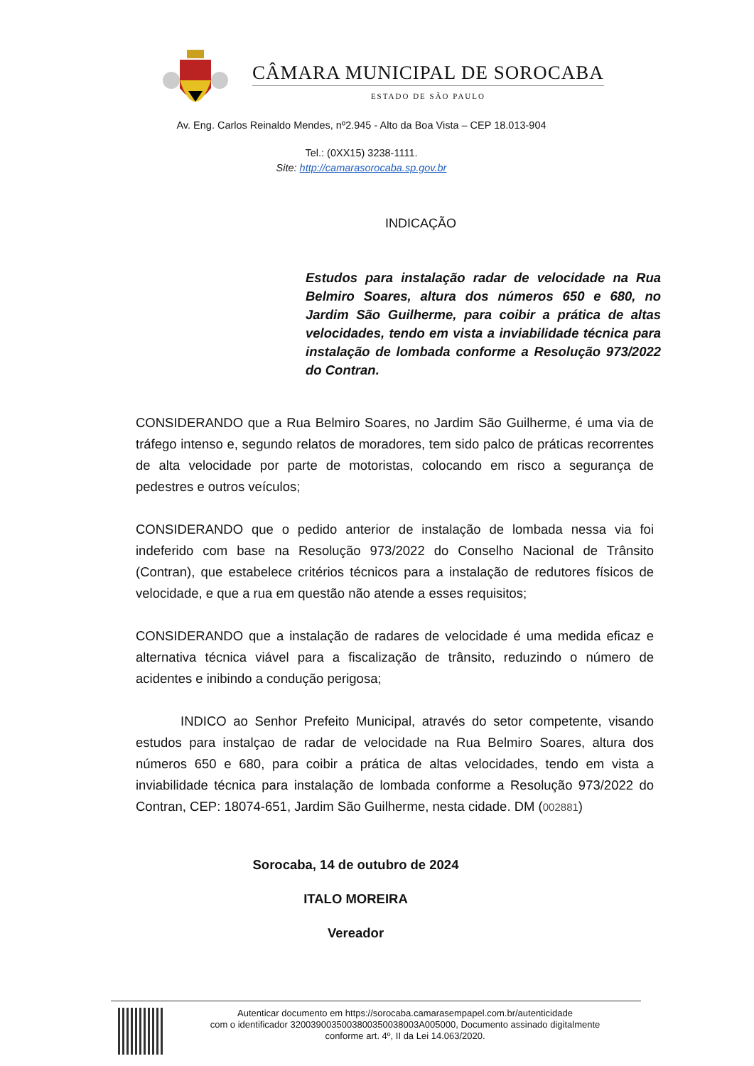CÂMARA MUNICIPAL DE SOROCABA
ESTADO DE SÃO PAULO
Av. Eng. Carlos Reinaldo Mendes, nº2.945 - Alto da Boa Vista – CEP 18.013-904
Tel.: (0XX15) 3238-1111.
Site: http://camarasorocaba.sp.gov.br
INDICAÇÃO
Estudos para instalação radar de velocidade na Rua Belmiro Soares, altura dos números 650 e 680, no Jardim São Guilherme, para coibir a prática de altas velocidades, tendo em vista a inviabilidade técnica para instalação de lombada conforme a Resolução 973/2022 do Contran.
CONSIDERANDO que a Rua Belmiro Soares, no Jardim São Guilherme, é uma via de tráfego intenso e, segundo relatos de moradores, tem sido palco de práticas recorrentes de alta velocidade por parte de motoristas, colocando em risco a segurança de pedestres e outros veículos;
CONSIDERANDO que o pedido anterior de instalação de lombada nessa via foi indeferido com base na Resolução 973/2022 do Conselho Nacional de Trânsito (Contran), que estabelece critérios técnicos para a instalação de redutores físicos de velocidade, e que a rua em questão não atende a esses requisitos;
CONSIDERANDO que a instalação de radares de velocidade é uma medida eficaz e alternativa técnica viável para a fiscalização de trânsito, reduzindo o número de acidentes e inibindo a condução perigosa;
INDICO ao Senhor Prefeito Municipal, através do setor competente, visando estudos para instalçao de radar de velocidade na Rua Belmiro Soares, altura dos números 650 e 680, para coibir a prática de altas velocidades, tendo em vista a inviabilidade técnica para instalação de lombada conforme a Resolução 973/2022 do Contran, CEP: 18074-651, Jardim São Guilherme, nesta cidade. DM (002881)
Sorocaba, 14 de outubro de 2024
ITALO MOREIRA
Vereador
Autenticar documento em https://sorocaba.camarasempapel.com.br/autenticidade
com o identificador 3200390035003800350038003A005000, Documento assinado digitalmente
conforme art. 4º, II da Lei 14.063/2020.